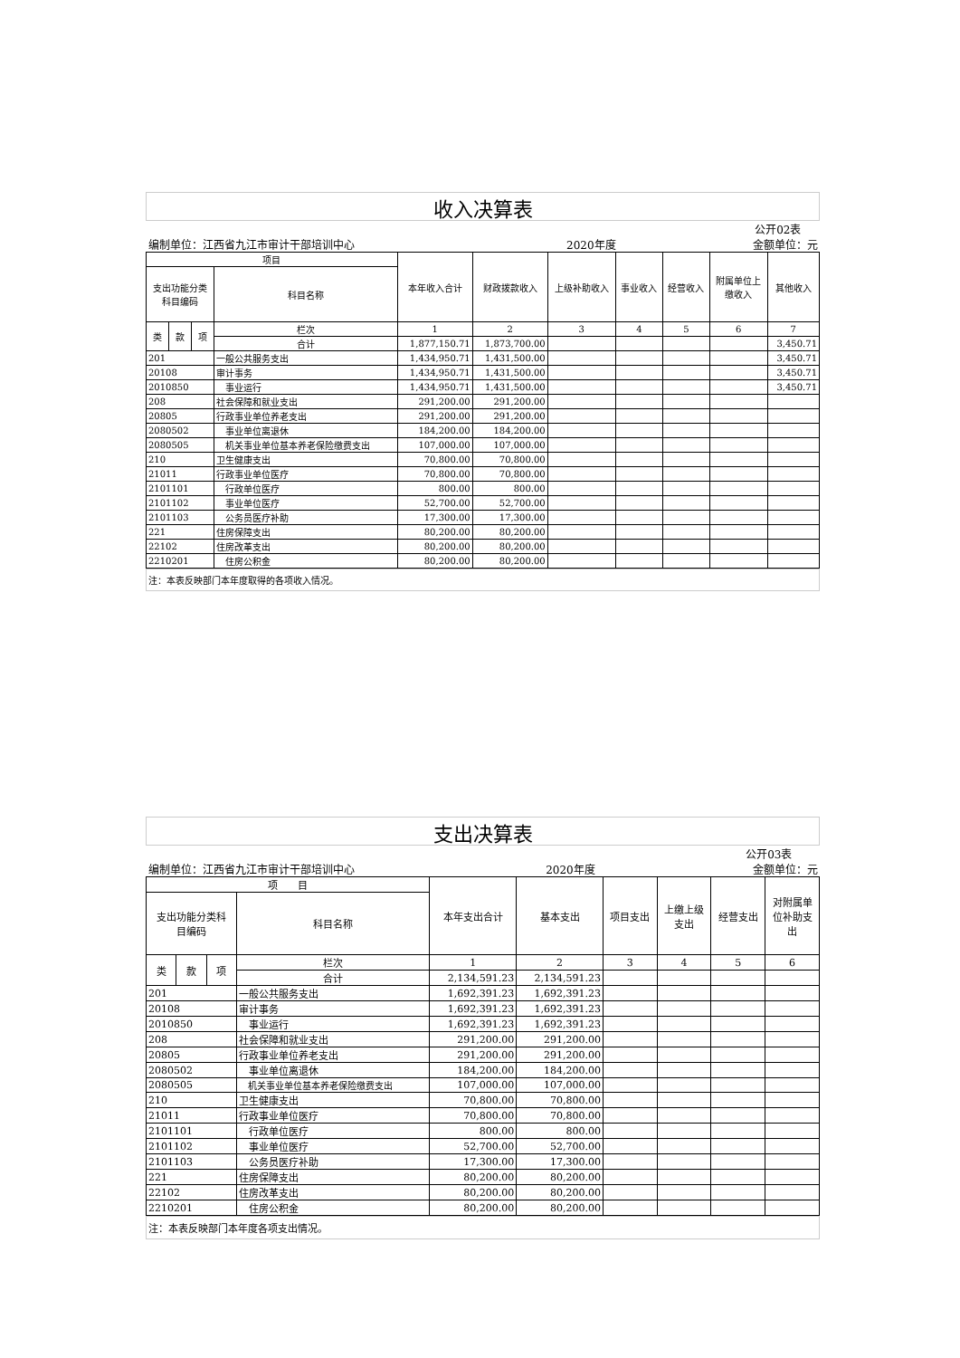收入决算表
| 公开02表 | | | | | | | | | | |
| 编制单位：江西省九江市审计干部培训中心 | | | | | 2020年度 | | | | 金额单位：元 | |
| 项目 | | | | 本年收入合计 | 财政拨款收入 | 上级补助收入 | 事业收入 | 经营收入 | 附属单位上 缴收入 | 其他收入 |
| 支出功能分类 科目编码 | | | 科目名称 | | | | | | | |
| 类 | 款 | 项 | 栏次 | 1 | 2 | 3 | 4 | 5 | 6 | 7 |
| | | | 合计 | 1,877,150.71 | 1,873,700.00 | | | | | 3,450.71 |
| 201 | | | 一般公共服务支出 | 1,434,950.71 | 1,431,500.00 | | | | | 3,450.71 |
| 20108 | | | 审计事务 | 1,434,950.71 | 1,431,500.00 | | | | | 3,450.71 |
| 2010850 | | | 事业运行 | 1,434,950.71 | 1,431,500.00 | | | | | 3,450.71 |
| 208 | | | 社会保障和就业支出 | 291,200.00 | 291,200.00 | | | | | |
| 20805 | | | 行政事业单位养老支出 | 291,200.00 | 291,200.00 | | | | | |
| 2080502 | | | 事业单位离退休 | 184,200.00 | 184,200.00 | | | | | |
| 2080505 | | | 机关事业单位基本养老保险缴费支出 | 107,000.00 | 107,000.00 | | | | | |
| 210 | | | 卫生健康支出 | 70,800.00 | 70,800.00 | | | | | |
| 21011 | | | 行政事业单位医疗 | 70,800.00 | 70,800.00 | | | | | |
| 2101101 | | | 行政单位医疗 | 800.00 | 800.00 | | | | | |
| 2101102 | | | 事业单位医疗 | 52,700.00 | 52,700.00 | | | | | |
| 2101103 | | | 公务员医疗补助 | 17,300.00 | 17,300.00 | | | | | |
| 221 | | | 住房保障支出 | 80,200.00 | 80,200.00 | | | | | |
| 22102 | | | 住房改革支出 | 80,200.00 | 80,200.00 | | | | | |
| 2210201 | | | 住房公积金 | 80,200.00 | 80,200.00 | | | | | |
注：本表反映部门本年度取得的各项收入情况。
支出决算表
| 公开03表 | | | | | | | | | |
| 编制单位：江西省九江市审计干部培训中心 | | | | 2020年度 | | | | 金额单位：元 | |
| 项 目 | | | | 本年支出合计 | 基本支出 | 项目支出 | 上缴上级 支出 | 经营支出 | 对附属单 位补助支 出 |
| 支出功能分类科 目编码 | | | 科目名称 | | | | | | |
| 类 | 款 | 项 | 栏次 | 1 | 2 | 3 | 4 | 5 | 6 |
| | | | 合计 | 2,134,591.23 | 2,134,591.23 | | | | |
| 201 | | | 一般公共服务支出 | 1,692,391.23 | 1,692,391.23 | | | | |
| 20108 | | | 审计事务 | 1,692,391.23 | 1,692,391.23 | | | | |
| 2010850 | | | 事业运行 | 1,692,391.23 | 1,692,391.23 | | | | |
| 208 | | | 社会保障和就业支出 | 291,200.00 | 291,200.00 | | | | |
| 20805 | | | 行政事业单位养老支出 | 291,200.00 | 291,200.00 | | | | |
| 2080502 | | | 事业单位离退休 | 184,200.00 | 184,200.00 | | | | |
| 2080505 | | | 机关事业单位基本养老保险缴费支出 | 107,000.00 | 107,000.00 | | | | |
| 210 | | | 卫生健康支出 | 70,800.00 | 70,800.00 | | | | |
| 21011 | | | 行政事业单位医疗 | 70,800.00 | 70,800.00 | | | | |
| 2101101 | | | 行政单位医疗 | 800.00 | 800.00 | | | | |
| 2101102 | | | 事业单位医疗 | 52,700.00 | 52,700.00 | | | | |
| 2101103 | | | 公务员医疗补助 | 17,300.00 | 17,300.00 | | | | |
| 221 | | | 住房保障支出 | 80,200.00 | 80,200.00 | | | | |
| 22102 | | | 住房改革支出 | 80,200.00 | 80,200.00 | | | | |
| 2210201 | | | 住房公积金 | 80,200.00 | 80,200.00 | | | | |
注：本表反映部门本年度各项支出情况。